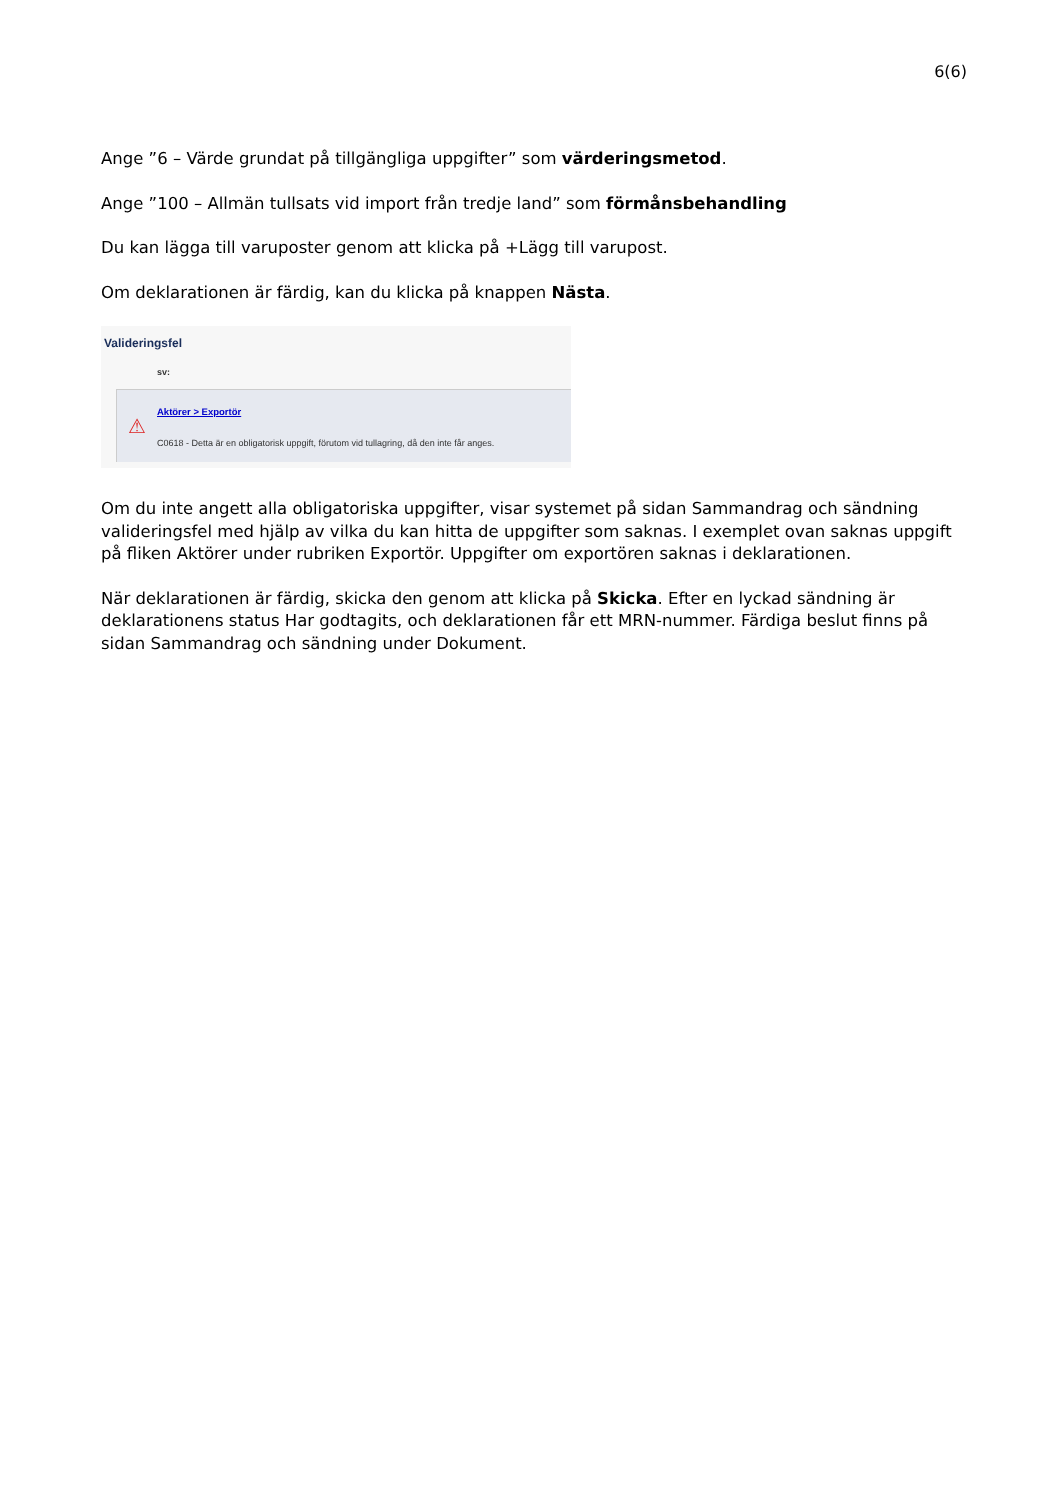6(6)
Ange ”6 – Värde grundat på tillgängliga uppgifter” som värderingsmetod.
Ange ”100 – Allmän tullsats vid import från tredje land” som förmånsbehandling
Du kan lägga till varuposter genom att klicka på +Lägg till varupost.
Om deklarationen är färdig, kan du klicka på knappen Nästa.
Valideringsfel
sv:
⚠
Aktörer > Exportör
C0618 - Detta är en obligatorisk uppgift, förutom vid tullagring, då den inte får anges.
Om du inte angett alla obligatoriska uppgifter, visar systemet på sidan Sammandrag och sändning valideringsfel med hjälp av vilka du kan hitta de uppgifter som saknas. I exemplet ovan saknas uppgift på fliken Aktörer under rubriken Exportör. Uppgifter om exportören saknas i deklarationen.
När deklarationen är färdig, skicka den genom att klicka på Skicka. Efter en lyckad sändning är deklarationens status Har godtagits, och deklarationen får ett MRN-nummer. Färdiga beslut finns på sidan Sammandrag och sändning under Dokument.